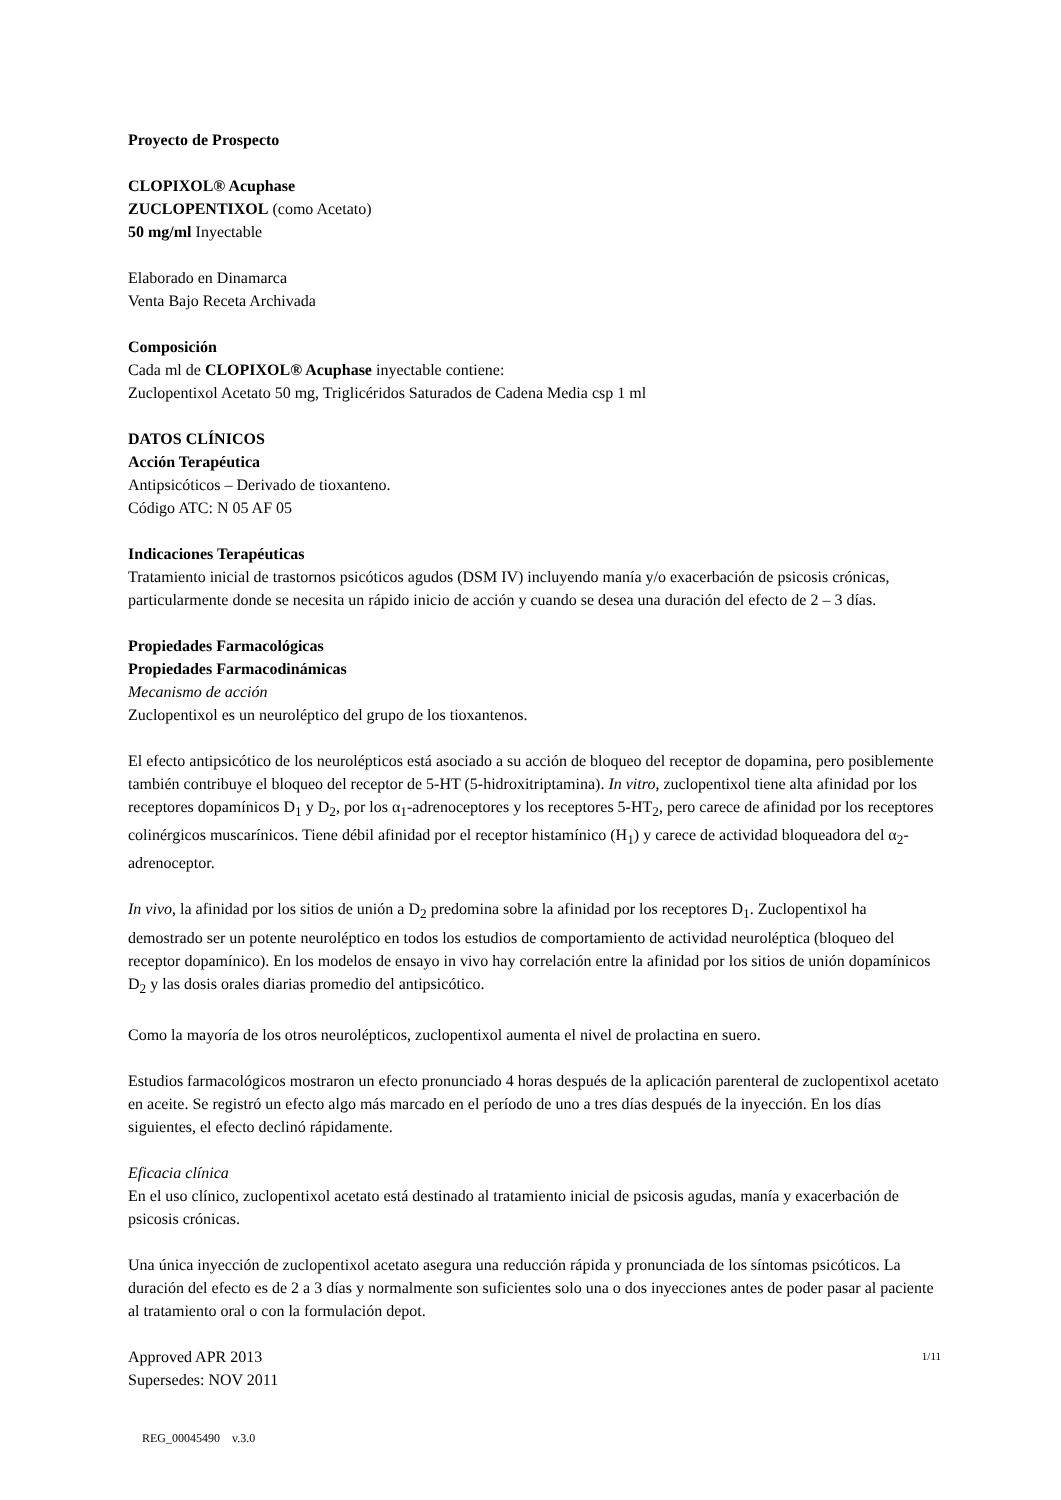Proyecto de Prospecto
CLOPIXOL® Acuphase
ZUCLOPENTIXOL (como Acetato)
50 mg/ml Inyectable
Elaborado en Dinamarca
Venta Bajo Receta Archivada
Composición
Cada ml de CLOPIXOL® Acuphase inyectable contiene:
Zuclopentixol Acetato 50 mg, Triglicéridos Saturados de Cadena Media csp 1 ml
DATOS CLÍNICOS
Acción Terapéutica
Antipsicóticos – Derivado de tioxanteno.
Código ATC: N 05 AF 05
Indicaciones Terapéuticas
Tratamiento inicial de trastornos psicóticos agudos (DSM IV) incluyendo manía y/o exacerbación de psicosis crónicas, particularmente donde se necesita un rápido inicio de acción y cuando se desea una duración del efecto de 2 – 3 días.
Propiedades Farmacológicas
Propiedades Farmacodinámicas
Mecanismo de acción
Zuclopentixol es un neuroléptico del grupo de los tioxantenos.
El efecto antipsicótico de los neurolépticos está asociado a su acción de bloqueo del receptor de dopamina, pero posiblemente también contribuye el bloqueo del receptor de 5-HT (5-hidroxitriptamina). In vitro, zuclopentixol tiene alta afinidad por los receptores dopamínicos D<sub>1</sub> y D<sub>2</sub>, por los α<sub>1</sub>-adrenoceptores y los receptores 5-HT<sub>2</sub>, pero carece de afinidad por los receptores colinérgicos muscarínicos. Tiene débil afinidad por el receptor histamínico (H<sub>1</sub>) y carece de actividad bloqueadora del α<sub>2</sub>-adrenoceptor.
In vivo, la afinidad por los sitios de unión a D<sub>2</sub> predomina sobre la afinidad por los receptores D<sub>1</sub>. Zuclopentixol ha demostrado ser un potente neuroléptico en todos los estudios de comportamiento de actividad neuroléptica (bloqueo del receptor dopamínico). En los modelos de ensayo in vivo hay correlación entre la afinidad por los sitios de unión dopamínicos D<sub>2</sub> y las dosis orales diarias promedio del antipsicótico.
Como la mayoría de los otros neurolépticos, zuclopentixol aumenta el nivel de prolactina en suero.
Estudios farmacológicos mostraron un efecto pronunciado 4 horas después de la aplicación parenteral de zuclopentixol acetato en aceite. Se registró un efecto algo más marcado en el período de uno a tres días después de la inyección. En los días siguientes, el efecto declinó rápidamente.
Eficacia clínica
En el uso clínico, zuclopentixol acetato está destinado al tratamiento inicial de psicosis agudas, manía y exacerbación de psicosis crónicas.
Una única inyección de zuclopentixol acetato asegura una reducción rápida y pronunciada de los síntomas psicóticos. La duración del efecto es de 2 a 3 días y normalmente son suficientes solo una o dos inyecciones antes de poder pasar al paciente al tratamiento oral o con la formulación depot.
Approved APR 2013
Supersedes: NOV 2011
1/11
REG_00045490 v.3.0